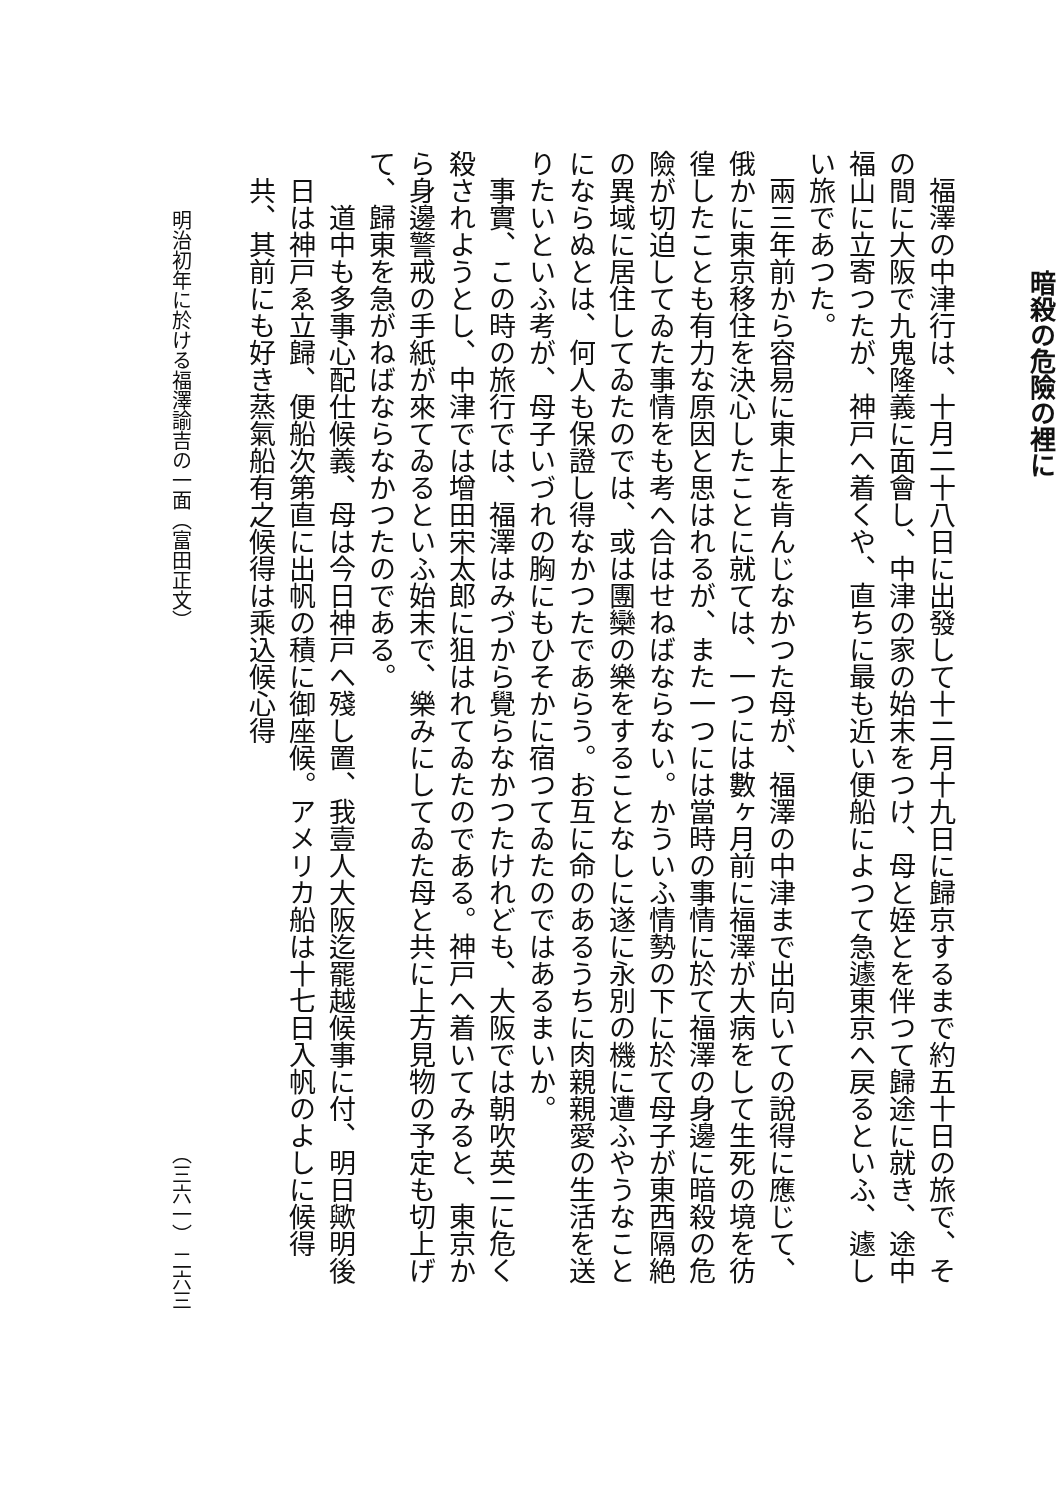暗殺の危險の裡に
福澤の中津行は、十月二十八日に出發して十二月十九日に歸京するまで約五十日の旅で、その間に大阪で九鬼隆義に面會し、中津の家の始末をつけ、母と姪とを伴つて歸途に就き、途中福山に立寄つたが、神戸へ着くや、直ちに最も近い便船によつて急遽東京へ戻るといふ、遽しい旅であつた。
兩三年前から容易に東上を肯んじなかつた母が、福澤の中津まで出向いての說得に應じて、俄かに東京移住を決心したことに就ては、一つには數ヶ月前に福澤が大病をして生死の境を彷徨したことも有力な原因と思はれるが、また一つには當時の事情に於て福澤の身邊に暗殺の危險が切迫してゐた事情をも考へ合はせねばならない。かういふ情勢の下に於て母子が東西隔絶の異域に居住してゐたのでは、或は團欒の樂をすることなしに遂に永別の機に遭ふやうなことにならぬとは、何人も保證し得なかつたであらう。お互に命のあるうちに肉親親愛の生活を送りたいといふ考が、母子いづれの胸にもひそかに宿つてゐたのではあるまいか。
事實、この時の旅行では、福澤はみづから覺らなかつたけれども、大阪では朝吹英二に危く殺されようとし、中津では增田宋太郎に狙はれてゐたのである。神戸へ着いてみると、東京から身邊警戒の手紙が來てゐるといふ始末で、樂みにしてゐた母と共に上方見物の予定も切上げて、歸東を急がねばならなかつたのである。
道中も多事心配仕候義、母は今日神戸へ殘し置、我壹人大阪迄罷越候事に付、明日歟明後日は神戸ゑ立歸、便船次第直に出帆の積に御座候。アメリカ船は十七日入帆のよしに候得共、其前にも好き蒸氣船有之候得は乘込候心得
明治初年に於ける福澤諭吉の一面（富田正文） （三六一） 二六三